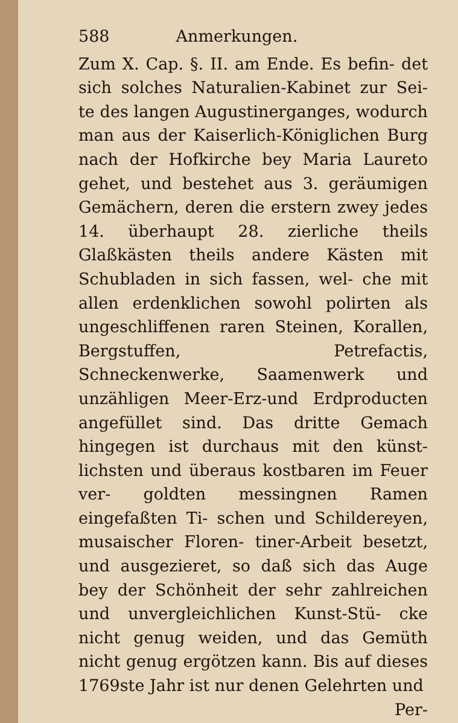588 Anmerkungen.
Zum X. Cap. §. II. am Ende. Es befin- det sich solches Naturalien-Kabinet zur Sei- te des langen Augustinerganges, wodurch man aus der Kaiserlich-Königlichen Burg nach der Hofkirche bey Maria Laureto gehet, und bestehet aus 3. geräumigen Gemächern, deren die erstern zwey jedes 14. überhaupt 28. zierliche theils Glaßkästen theils andere Kästen mit Schubladen in sich fassen, wel- che mit allen erdenklichen sowohl polirten als ungeschliffenen raren Steinen, Korallen, Bergstuffen, Petrefactis, Schneckenwerke, Saamenwerk und unzähligen Meer-Erz-und Erdproducten angefüllet sind. Das dritte Gemach hingegen ist durchaus mit den künst- lichsten und überaus kostbaren im Feuer ver- goldten messingnen Ramen eingefaßten Ti- schen und Schildereyen, musaischer Floren- tiner-Arbeit besetzt, und ausgezieret, so daß sich das Auge bey der Schönheit der sehr zahlreichen und unvergleichlichen Kunst-Stü- cke nicht genug weiden, und das Gemüth nicht genug ergötzen kann. Bis auf dieses 1769ste Jahr ist nur denen Gelehrten und
Per-